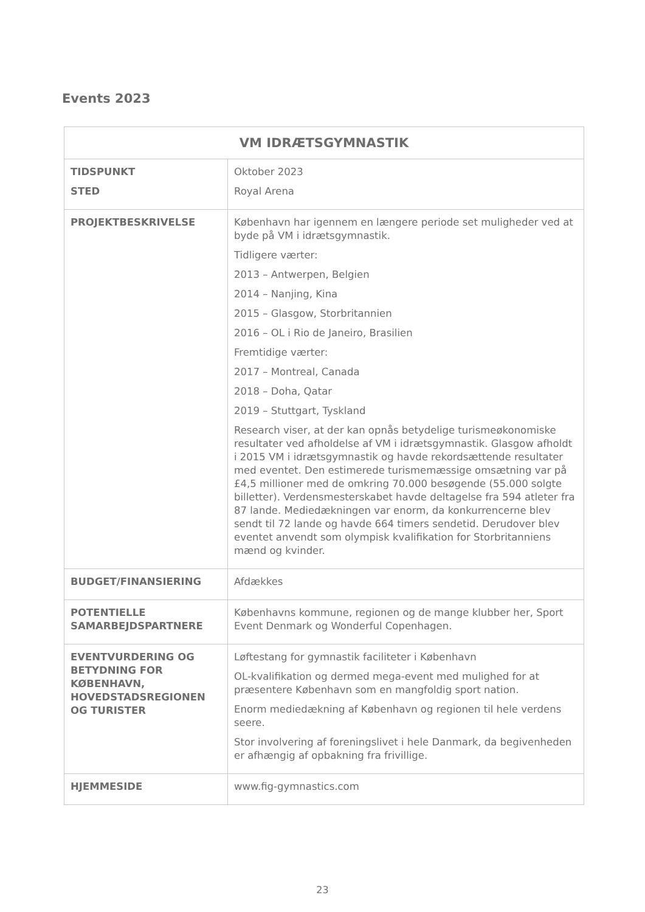Events 2023
| VM IDRÆTSGYMNASTIK | |
| --- | --- |
| TIDSPUNKT STED | Oktober 2023 Royal Arena |
| PROJEKTBESKRIVELSE | København har igennem en længere periode set muligheder ved at byde på VM i idrætsgymnastik. Tidligere værter: 2013 – Antwerpen, Belgien 2014 – Nanjing, Kina 2015 – Glasgow, Storbritannien 2016 – OL i Rio de Janeiro, Brasilien Fremtidige værter: 2017 – Montreal, Canada 2018 – Doha, Qatar 2019 – Stuttgart, Tyskland Research viser, at der kan opnås betydelige turismeøkonomiske resultater ved afholdelse af VM i idrætsgymnastik. Glasgow afholdt i 2015 VM i idrætsgymnastik og havde rekordsættende resultater med eventet. Den estimerede turismemæssige omsætning var på £4,5 millioner med de omkring 70.000 besøgende (55.000 solgte billetter). Verdensmesterskabet havde deltagelse fra 594 atleter fra 87 lande. Mediedækningen var enorm, da konkurrencerne blev sendt til 72 lande og havde 664 timers sendetid. Derudover blev eventet anvendt som olympisk kvalifikation for Storbritanniens mænd og kvinder. |
| BUDGET/FINANSIERING | Afdækkes |
| POTENTIELLE SAMARBEJDSPARTNERE | Københavns kommune, regionen og de mange klubber her, Sport Event Denmark og Wonderful Copenhagen. |
| EVENTVURDERING OG BETYDNING FOR KØBENHAVN, HOVEDSTADSREGIONEN OG TURISTER | Løftestang for gymnastik faciliteter i København OL-kvalifikation og dermed mega-event med mulighed for at præsentere København som en mangfoldig sport nation. Enorm mediedækning af København og regionen til hele verdens seere. Stor involvering af foreningslivet i hele Danmark, da begivenheden er afhængig af opbakning fra frivillige. |
| HJEMMESIDE | www.fig-gymnastics.com |
23